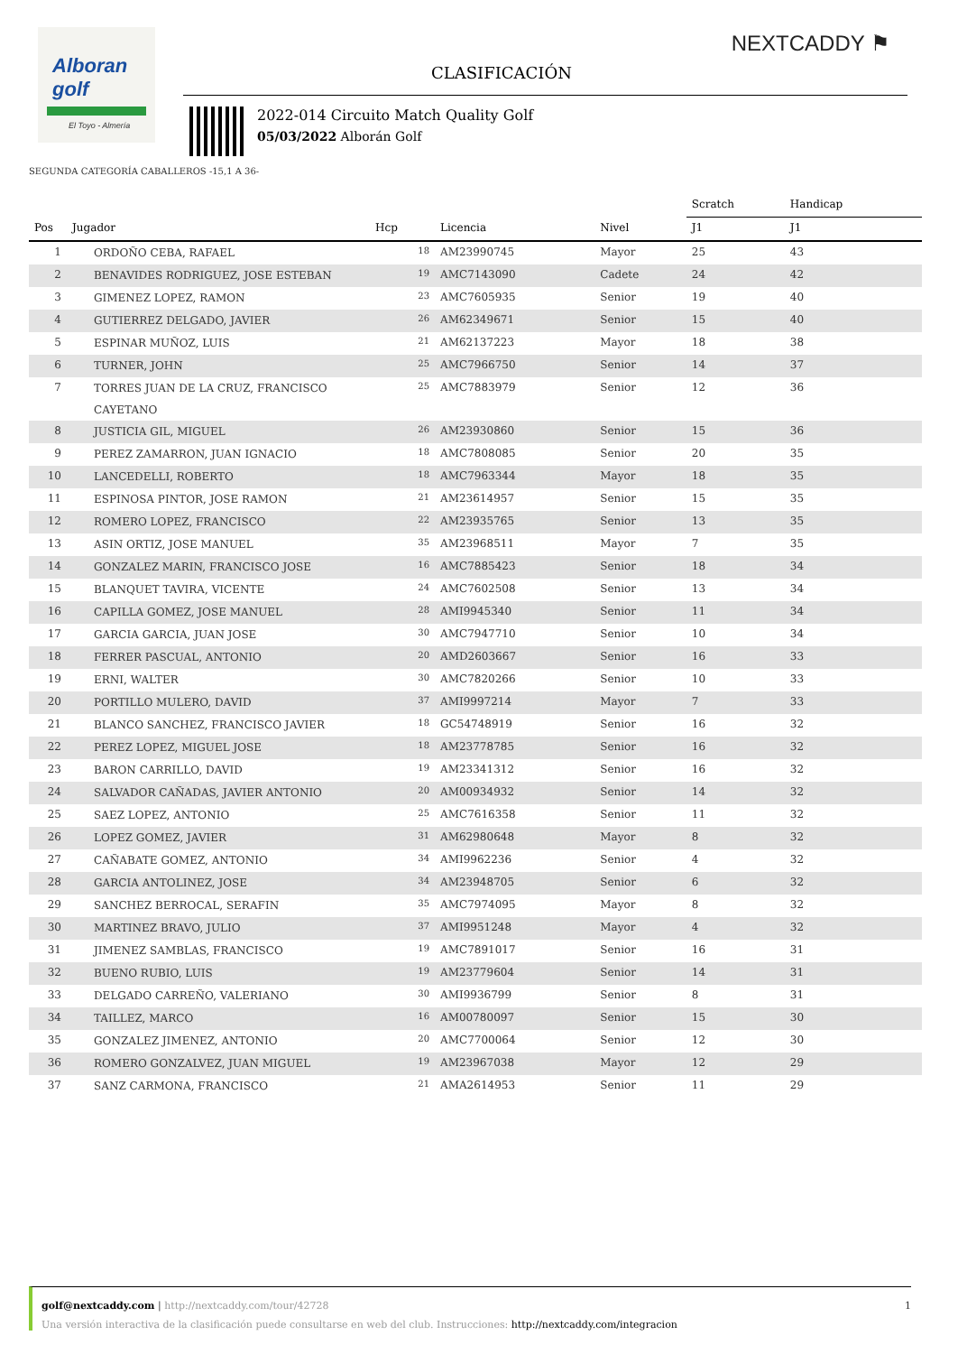Alboran golf
El Toyo - Almería
NEXTCADDY ⚑
CLASIFICACIÓN
2022-014 Circuito Match Quality Golf
05/03/2022 Alborán Golf
SEGUNDA CATEGORÍA CABALLEROS -15,1 A 36-
| | | | | | Scratch | Handicap | |
| --- | --- | --- | --- | --- | --- | --- | --- |
| Pos | Jugador | Hcp | Licencia | Nivel | J1 | J1 | |
| 1 | ORDOÑO CEBA, RAFAEL | 18 | AM23990745 | Mayor | 25 | 43 | |
| 2 | BENAVIDES RODRIGUEZ, JOSE ESTEBAN | 19 | AMC7143090 | Cadete | 24 | 42 | |
| 3 | GIMENEZ LOPEZ, RAMON | 23 | AMC7605935 | Senior | 19 | 40 | |
| 4 | GUTIERREZ DELGADO, JAVIER | 26 | AM62349671 | Senior | 15 | 40 | |
| 5 | ESPINAR MUÑOZ, LUIS | 21 | AM62137223 | Mayor | 18 | 38 | |
| 6 | TURNER, JOHN | 25 | AMC7966750 | Senior | 14 | 37 | |
| 7 | TORRES JUAN DE LA CRUZ, FRANCISCO CAYETANO | 25 | AMC7883979 | Senior | 12 | 36 | |
| 8 | JUSTICIA GIL, MIGUEL | 26 | AM23930860 | Senior | 15 | 36 | |
| 9 | PEREZ ZAMARRON, JUAN IGNACIO | 18 | AMC7808085 | Senior | 20 | 35 | |
| 10 | LANCEDELLI, ROBERTO | 18 | AMC7963344 | Mayor | 18 | 35 | |
| 11 | ESPINOSA PINTOR, JOSE RAMON | 21 | AM23614957 | Senior | 15 | 35 | |
| 12 | ROMERO LOPEZ, FRANCISCO | 22 | AM23935765 | Senior | 13 | 35 | |
| 13 | ASIN ORTIZ, JOSE MANUEL | 35 | AM23968511 | Mayor | 7 | 35 | |
| 14 | GONZALEZ MARIN, FRANCISCO JOSE | 16 | AMC7885423 | Senior | 18 | 34 | |
| 15 | BLANQUET TAVIRA, VICENTE | 24 | AMC7602508 | Senior | 13 | 34 | |
| 16 | CAPILLA GOMEZ, JOSE MANUEL | 28 | AMI9945340 | Senior | 11 | 34 | |
| 17 | GARCIA GARCIA, JUAN JOSE | 30 | AMC7947710 | Senior | 10 | 34 | |
| 18 | FERRER PASCUAL, ANTONIO | 20 | AMD2603667 | Senior | 16 | 33 | |
| 19 | ERNI, WALTER | 30 | AMC7820266 | Senior | 10 | 33 | |
| 20 | PORTILLO MULERO, DAVID | 37 | AMI9997214 | Mayor | 7 | 33 | |
| 21 | BLANCO SANCHEZ, FRANCISCO JAVIER | 18 | GC54748919 | Senior | 16 | 32 | |
| 22 | PEREZ LOPEZ, MIGUEL JOSE | 18 | AM23778785 | Senior | 16 | 32 | |
| 23 | BARON CARRILLO, DAVID | 19 | AM23341312 | Senior | 16 | 32 | |
| 24 | SALVADOR CAÑADAS, JAVIER ANTONIO | 20 | AM00934932 | Senior | 14 | 32 | |
| 25 | SAEZ LOPEZ, ANTONIO | 25 | AMC7616358 | Senior | 11 | 32 | |
| 26 | LOPEZ GOMEZ, JAVIER | 31 | AM62980648 | Mayor | 8 | 32 | |
| 27 | CAÑABATE GOMEZ, ANTONIO | 34 | AMI9962236 | Senior | 4 | 32 | |
| 28 | GARCIA ANTOLINEZ, JOSE | 34 | AM23948705 | Senior | 6 | 32 | |
| 29 | SANCHEZ BERROCAL, SERAFIN | 35 | AMC7974095 | Mayor | 8 | 32 | |
| 30 | MARTINEZ BRAVO, JULIO | 37 | AMI9951248 | Mayor | 4 | 32 | |
| 31 | JIMENEZ SAMBLAS, FRANCISCO | 19 | AMC7891017 | Senior | 16 | 31 | |
| 32 | BUENO RUBIO, LUIS | 19 | AM23779604 | Senior | 14 | 31 | |
| 33 | DELGADO CARREÑO, VALERIANO | 30 | AMI9936799 | Senior | 8 | 31 | |
| 34 | TAILLEZ, MARCO | 16 | AM00780097 | Senior | 15 | 30 | |
| 35 | GONZALEZ JIMENEZ, ANTONIO | 20 | AMC7700064 | Senior | 12 | 30 | |
| 36 | ROMERO GONZALVEZ, JUAN MIGUEL | 19 | AM23967038 | Mayor | 12 | 29 | |
| 37 | SANZ CARMONA, FRANCISCO | 21 | AMA2614953 | Senior | 11 | 29 | |
golf@nextcaddy.com | http://nextcaddy.com/tour/42728 1
Una versión interactiva de la clasificación puede consultarse en web del club. Instrucciones: http://nextcaddy.com/integracion